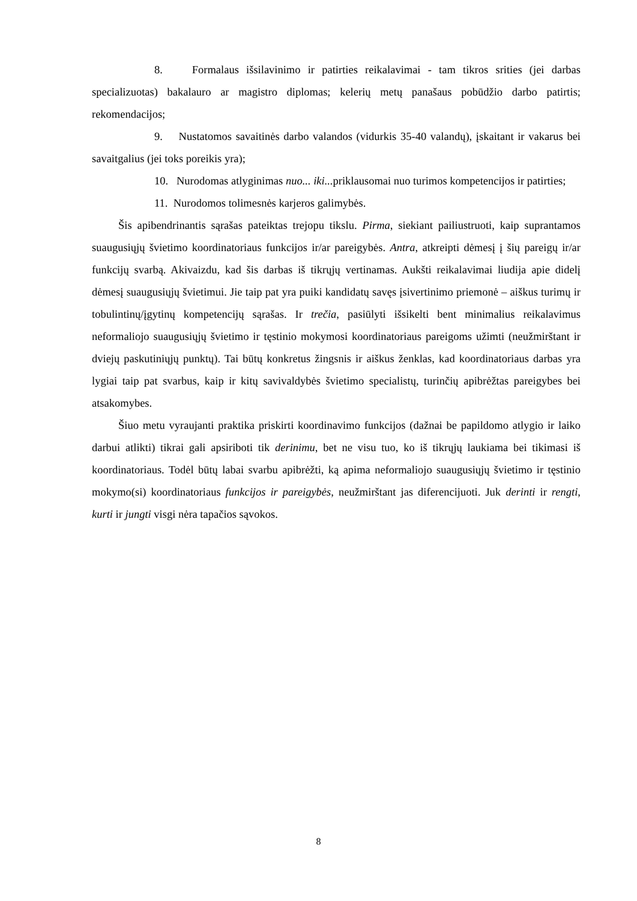8. Formalaus išsilavinimo ir patirties reikalavimai - tam tikros srities (jei darbas specializuotas) bakalauro ar magistro diplomas; kelerių metų panašaus pobūdžio darbo patirtis; rekomendacijos;
9. Nustatomos savaitinės darbo valandos (vidurkis 35-40 valandų), įskaitant ir vakarus bei savaitgalius (jei toks poreikis yra);
10. Nurodomas atlyginimas nuo... iki... priklausomai nuo turimos kompetencijos ir patirties;
11. Nurodomos tolimesnės karjeros galimybės.
Šis apibendrinantis sąrašas pateiktas trejopu tikslu. Pirma, siekiant pailiustruoti, kaip suprantamos suaugusiųjų švietimo koordinatoriaus funkcijos ir/ar pareigybės. Antra, atkreipti dėmesį į šių pareigų ir/ar funkcijų svarbą. Akivaizdu, kad šis darbas iš tikrųjų vertinamas. Aukšti reikalavimai liudija apie didelį dėmesį suaugusiųjų švietimui. Jie taip pat yra puiki kandidatų savęs įsivertinimo priemonė – aiškus turimų ir tobulintinų/įgytinų kompetencijų sąrašas. Ir trečia, pasiūlyti išsikelti bent minimalius reikalavimus neformaliojo suaugusiųjų švietimo ir tęstinio mokymosi koordinatoriaus pareigoms užimti (neužmirštant ir dviejų paskutiniųjų punktų). Tai būtų konkretus žingsnis ir aiškus ženklas, kad koordinatoriaus darbas yra lygiai taip pat svarbus, kaip ir kitų savivaldybės švietimo specialistų, turinčių apibrėžtas pareigybes bei atsakomybes.
Šiuo metu vyraujanti praktika priskirti koordinavimo funkcijos (dažnai be papildomo atlygio ir laiko darbui atlikti) tikrai gali apsiriboti tik derinimu, bet ne visu tuo, ko iš tikrųjų laukiama bei tikimasi iš koordinatoriaus. Todėl būtų labai svarbu apibrėžti, ką apima neformaliojo suaugusiųjų švietimo ir tęstinio mokymo(si) koordinatoriaus funkcijos ir pareigybės, neužmirštant jas diferencijuoti. Juk derinti ir rengti, kurti ir jungti visgi nėra tapačios sąvokos.
8